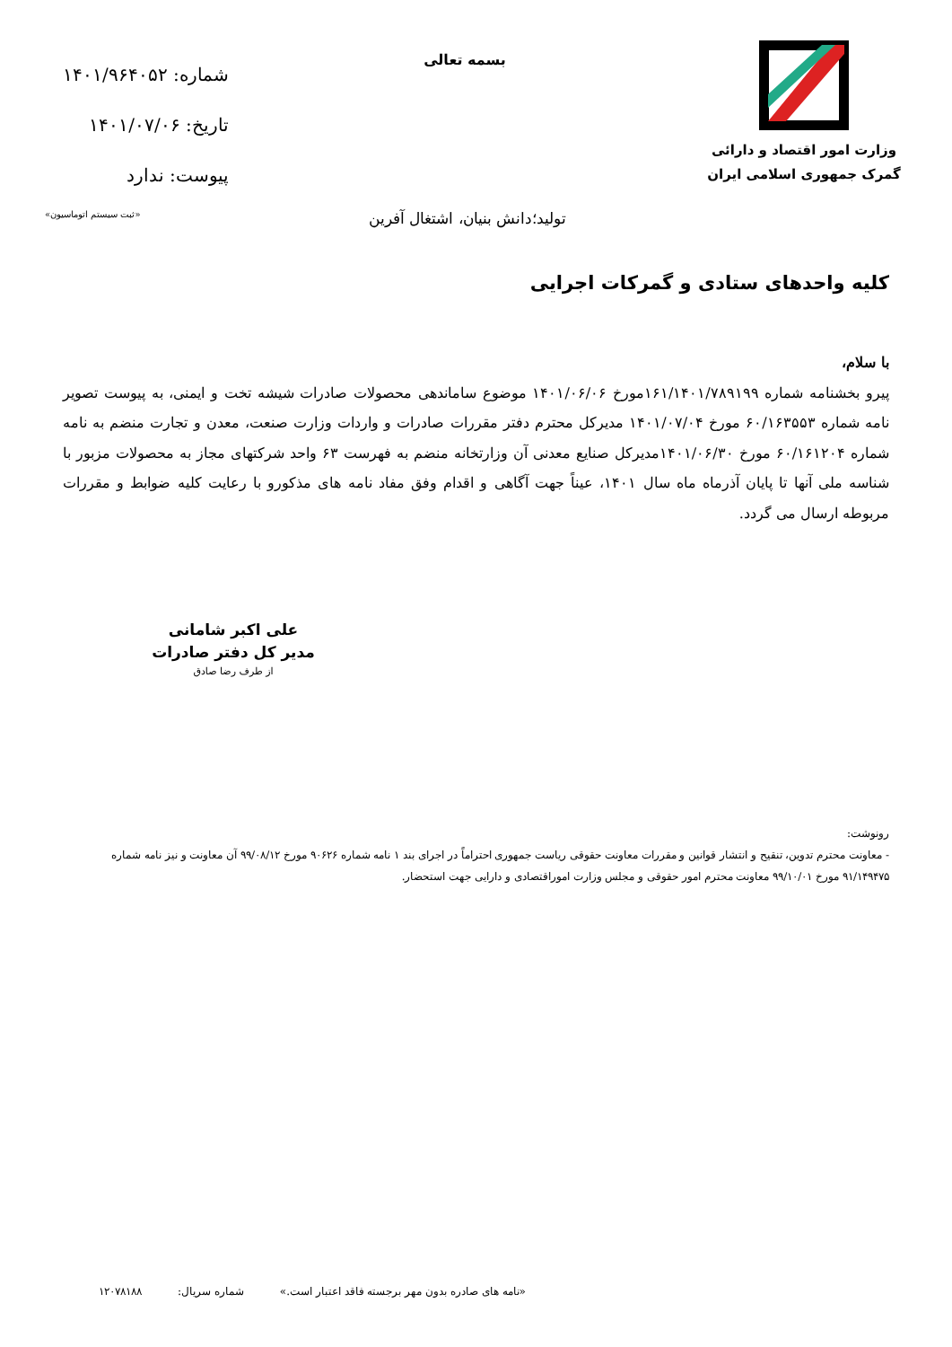وزارت امور اقتصاد و دارائی
گمرک جمهوری اسلامی ایران
بسمه تعالی
شماره: ۱۴۰۱/۹۶۴۰۵۲
تاریخ: ۱۴۰۱/۰۷/۰۶
پیوست: ندارد
تولید؛دانش بنیان، اشتغال آفرین «ثبت سیستم اتوماسیون»
کلیه واحدهای ستادی و گمرکات اجرایی
با سلام،
پیرو بخشنامه شماره ۱۶۱/۱۴۰۱/۷۸۹۱۹۹مورخ ۱۴۰۱/۰۶/۰۶ موضوع ساماندهی محصولات صادرات شیشه تخت و ایمنی، به پیوست تصویر نامه شماره ۶۰/۱۶۳۵۵۳ مورخ ۱۴۰۱/۰۷/۰۴ مدیرکل محترم دفتر مقررات صادرات و واردات وزارت صنعت، معدن و تجارت منضم به نامه شماره ۶۰/۱۶۱۲۰۴ مورخ ۱۴۰۱/۰۶/۳۰مدیرکل صنایع معدنی آن وزارتخانه منضم به فهرست ۶۳ واحد شرکتهای مجاز به محصولات مزبور با شناسه ملی آنها تا پایان آذرماه ماه سال ۱۴۰۱، عیناً جهت آگاهی و اقدام وفق مفاد نامه های مذکورو با رعایت کلیه ضوابط و مقررات مربوطه ارسال می گردد.
علی اکبر شامانی
مدیر کل دفتر صادرات
از طرف رضا صادق
رونوشت:
- معاونت محترم تدوین، تنقیح و انتشار قوانین و مقررات معاونت حقوقی ریاست جمهوری احتراماً در اجرای بند ۱ نامه شماره ۹۰۶۲۶ مورخ ۹۹/۰۸/۱۲ آن معاونت و نیز نامه شماره ۹۱/۱۴۹۴۷۵ مورخ ۹۹/۱۰/۰۱ معاونت محترم امور حقوقی و مجلس وزارت اموراقتصادی و دارایی جهت استحضار.
«نامه های صادره بدون مهر برجسته فاقد اعتبار است.» شماره سریال: ۱۲۰۷۸۱۸۸